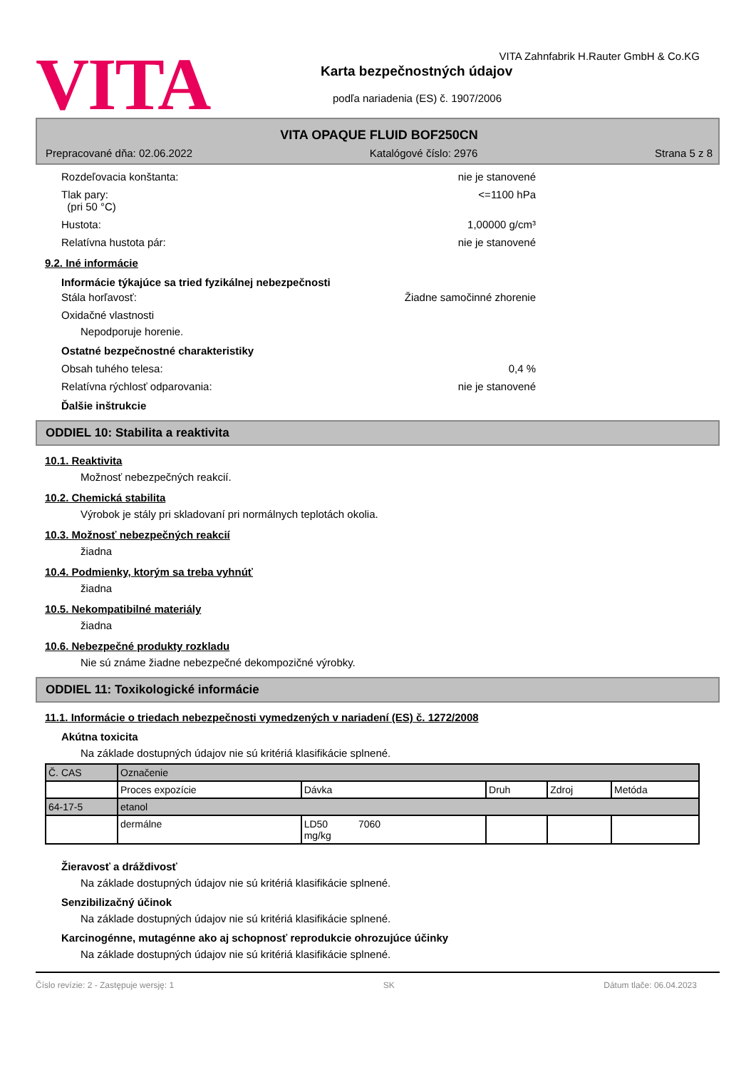VITA
VITA Zahnfabrik H.Rauter GmbH & Co.KG
Karta bezpečnostných údajov
podľa nariadenia (ES) č. 1907/2006
VITA OPAQUE FLUID BOF250CN
Prepracované dňa: 02.06.2022 Katalógové číslo: 2976 Strana 5 z 8
Rozdeľovacia konštanta: nie je stanovené
Tlak pary:
(pri 50 °C) <=1100 hPa
Hustota: 1,00000 g/cm³
Relatívna hustota pár: nie je stanovené
9.2. Iné informácie
Informácie týkajúce sa tried fyzikálnej nebezpečnosti
Stála horľavosť: Žiadne samočinné zhorenie
Oxidačné vlastnosti
Nepodporuje horenie.
Ostatné bezpečnostné charakteristiky
Obsah tuhého telesa: 0,4 %
Relatívna rýchlosť odparovania: nie je stanovené
Ďalšie inštrukcie
ODDIEL 10: Stabilita a reaktivita
10.1. Reaktivita
Možnosť nebezpečných reakcií.
10.2. Chemická stabilita
Výrobok je stály pri skladovaní pri normálnych teplotách okolia.
10.3. Možnosť nebezpečných reakcií
žiadna
10.4. Podmienky, ktorým sa treba vyhnúť
žiadna
10.5. Nekompatibilné materiály
žiadna
10.6. Nebezpečné produkty rozkladu
Nie sú známe žiadne nebezpečné dekompozičné výrobky.
ODDIEL 11: Toxikologické informácie
11.1. Informácie o triedach nebezpečnosti vymedzených v nariadení (ES) č. 1272/2008
Akútna toxicita
Na základe dostupných údajov nie sú kritériá klasifikácie splnené.
| Č. CAS | Označenie | | | | |
| | Proces expozície | Dávka | Druh | Zdroj | Metóda |
| 64-17-5 | etanol | | | | |
| | dermálne | LD50 7060 mg/kg | | | |
Žieravosť a dráždivosť
Na základe dostupných údajov nie sú kritériá klasifikácie splnené.
Senzibilizačný účinok
Na základe dostupných údajov nie sú kritériá klasifikácie splnené.
Karcinogénne, mutagénne ako aj schopnosť reprodukcie ohrozujúce účinky
Na základe dostupných údajov nie sú kritériá klasifikácie splnené.
Číslo revízie: 2 - Zastępuje wersję: 1 SK Dátum tlače: 06.04.2023